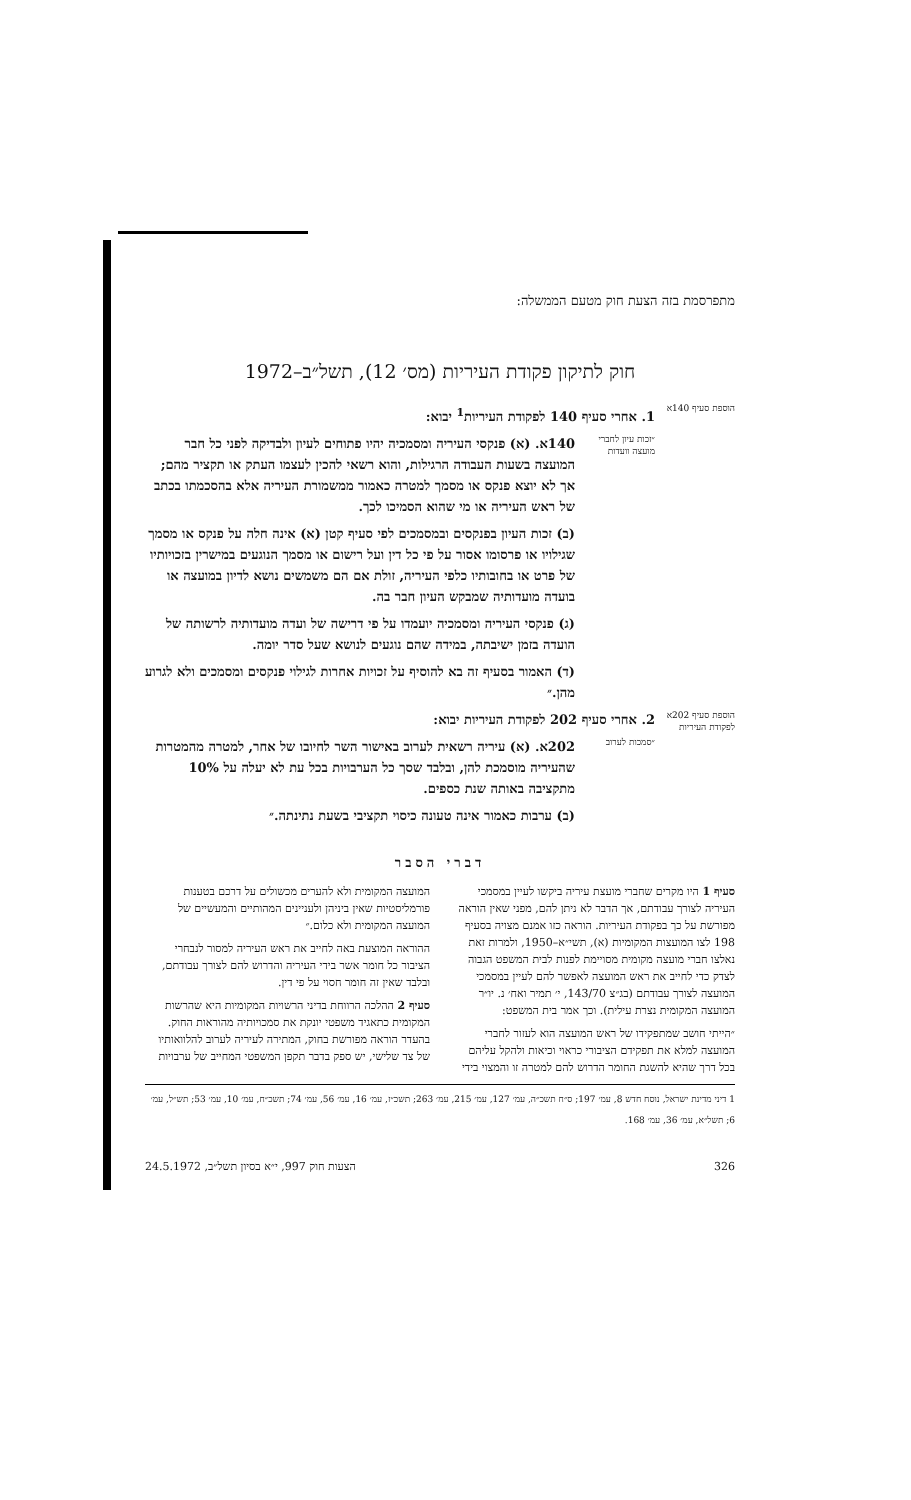מתפרסמת בזה הצעת חוק מטעם הממשלה:
חוק לתיקון פקודת העיריות (מס׳ 12), תשל״ב–1972
הוספת סעיף 140א
1. אחרי סעיף 140 לפקודת העיריות<sup>1</sup> יבוא:
״זכות עיון לחברי מועצה וועדות
140א. (א) פנקסי העיריה ומסמכיה יהיו פתוחים לעיון ולבדיקה לפני כל חבר המועצה בשעות העבודה הרגילות, והוא רשאי להכין לעצמו העתק או תקציר מהם; אך לא יוצא פנקס או מסמך למטרה כאמור ממשמורת העיריה אלא בהסכמתו בכתב של ראש העיריה או מי שהוא הסמיכו לכך.
(ב) זכות העיון בפנקסים ובמסמכים לפי סעיף קטן (א) אינה חלה על פנקס או מסמך שגילויו או פרסומו אסור על פי כל דין ועל רישום או מסמך הנוגעים במישרין בזכויותיו של פרט או בחובותיו כלפי העיריה, זולת אם הם משמשים נושא לדיון במועצה או בועדה מועדותיה שמבקש העיון חבר בה.
(ג) פנקסי העיריה ומסמכיה יועמדו על פי דרישה של ועדה מועדותיה לרשותה של הועדה בזמן ישיבתה, במידה שהם נוגעים לנושא שעל סדר יומה.
(ד) האמור בסעיף זה בא להוסיף על זכויות אחרות לגילוי פנקסים ומסמכים ולא לגרוע מהן.״
הוספת סעיף 202א לפקודת העיריות
2. אחרי סעיף 202 לפקודת העיריות יבוא:
״סמכות לערוב
202א. (א) עיריה רשאית לערוב באישור השר לחיובו של אחר, למטרה מהמטרות שהעיריה מוסמכת להן, ובלבד שסך כל הערבויות בכל עת לא יעלה על 10% מתקציבה באותה שנת כספים.
(ב) ערבות כאמור אינה טעונה כיסוי תקציבי בשעת נתינתה.״
דברי הסבר
סעיף 1 היו מקרים שחברי מועצת עיריה ביקשו לעיין במסמכי העיריה לצורך עבודתם, אך הדבר לא ניתן להם, מפני שאין הוראה מפורשת על כך בפקודת העיריות. הוראה כזו אמנם מצויה בסעיף 198 לצו המועצות המקומיות (א), תשי״א–1950, ולמרות זאת נאלצו חברי מועצה מקומית מסויימת לפנות לבית המשפט הגבוה לצדק כדי לחייב את ראש המועצה לאפשר להם לעיין במסמכי המועצה לצורך עבודתם (בג״צ 143/70, י׳ תמיר ואח׳ נ. יו״ר המועצה המקומית נצרת עילית). וכך אמר בית המשפט:
״הייתי חושב שמתפקידו של ראש המועצה הוא לעזור לחברי המועצה למלא את תפקידם הציבורי כראוי וכיאות ולהקל עליהם בכל דרך שהיא להשגת החומר הדרוש להם למטרה זו והמצוי בידי המועצה המקומית ולא להערים מכשולים על דרכם בטענות פורמליסטיות שאין ביניהן ולעניינים המהותיים והמעשיים של המועצה המקומית ולא כלום.״
ההוראה המוצעת באה לחייב את ראש העיריה למסור לנבחרי הציבור כל חומר אשר בידי העיריה והדרוש להם לצורך עבודתם, ובלבד שאין זה חומר חסוי על פי דין.
סעיף 2 ההלכה הרווחת בדיני הרשויות המקומיות היא שהרשות המקומית כתאגיד משפטי יונקת את סמכויותיה מהוראות החוק. בהעדר הוראה מפורשת בחוק, המתירה לעיריה לערוב להלוואותיו של צד שלישי, יש ספק בדבר תקפן המשפטי המחייב של ערבויות
1 דיני מדינת ישראל, נוסח חדש 8, עמ׳ 197; ס״ח תשכ״ה, עמ׳ 127, עמ׳ 215, עמ׳ 263; תשכ״ז, עמ׳ 16, עמ׳ 56, עמ׳ 74; תשכ״ח, עמ׳ 10, עמ׳ 53; תש״ל, עמ׳ 6; תשל״א, עמ׳ 36, עמ׳ 168.
326 הצעות חוק 997, י״א בסיון תשל״ב, 24.5.1972